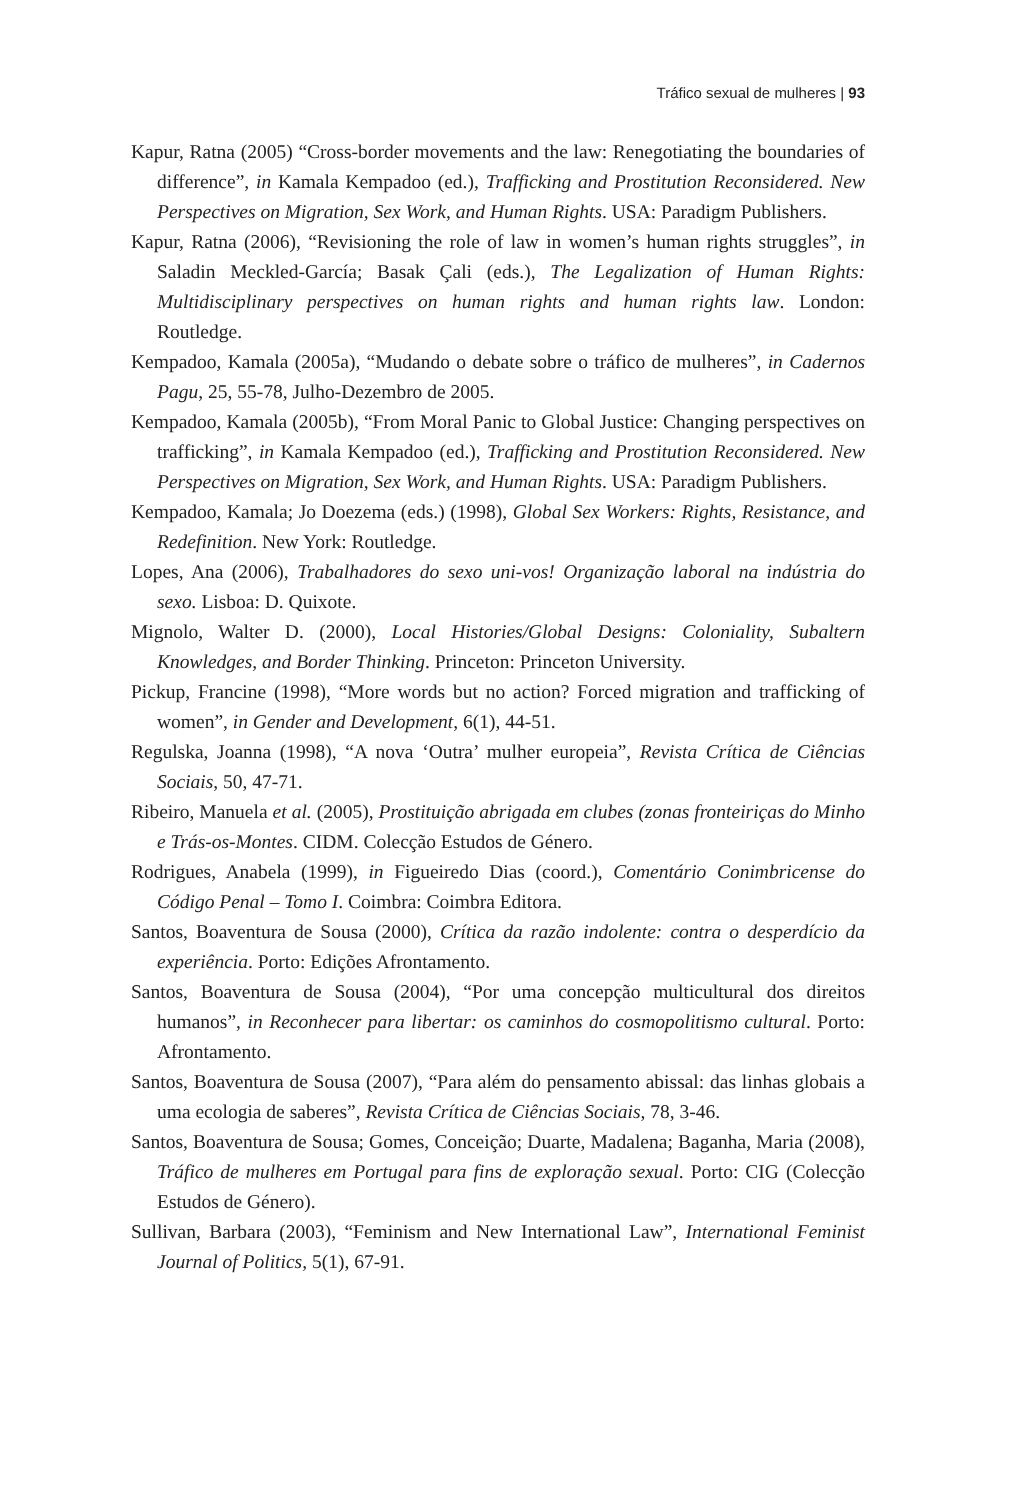Tráfico sexual de mulheres | 93
Kapur, Ratna (2005) “Cross-border movements and the law: Renegotiating the boundaries of difference”, in Kamala Kempadoo (ed.), Trafficking and Prostitution Reconsidered. New Perspectives on Migration, Sex Work, and Human Rights. USA: Paradigm Publishers.
Kapur, Ratna (2006), “Revisioning the role of law in women’s human rights struggles”, in Saladin Meckled-García; Basak Çali (eds.), The Legalization of Human Rights: Multidisciplinary perspectives on human rights and human rights law. London: Routledge.
Kempadoo, Kamala (2005a), “Mudando o debate sobre o tráfico de mulheres”, in Cadernos Pagu, 25, 55-78, Julho-Dezembro de 2005.
Kempadoo, Kamala (2005b), “From Moral Panic to Global Justice: Changing perspectives on trafficking”, in Kamala Kempadoo (ed.), Trafficking and Prostitution Reconsidered. New Perspectives on Migration, Sex Work, and Human Rights. USA: Paradigm Publishers.
Kempadoo, Kamala; Jo Doezema (eds.) (1998), Global Sex Workers: Rights, Resistance, and Redefinition. New York: Routledge.
Lopes, Ana (2006), Trabalhadores do sexo uni-vos! Organização laboral na indústria do sexo. Lisboa: D. Quixote.
Mignolo, Walter D. (2000), Local Histories/Global Designs: Coloniality, Subaltern Knowledges, and Border Thinking. Princeton: Princeton University.
Pickup, Francine (1998), “More words but no action? Forced migration and trafficking of women”, in Gender and Development, 6(1), 44-51.
Regulska, Joanna (1998), “A nova ‘Outra’ mulher europeia”, Revista Crítica de Ciências Sociais, 50, 47-71.
Ribeiro, Manuela et al. (2005), Prostituição abrigada em clubes (zonas fronteiriças do Minho e Trás-os-Montes. CIDM. Colecção Estudos de Género.
Rodrigues, Anabela (1999), in Figueiredo Dias (coord.), Comentário Conimbricense do Código Penal – Tomo I. Coimbra: Coimbra Editora.
Santos, Boaventura de Sousa (2000), Crítica da razão indolente: contra o desperdício da experiência. Porto: Edições Afrontamento.
Santos, Boaventura de Sousa (2004), “Por uma concepção multicultural dos direitos humanos”, in Reconhecer para libertar: os caminhos do cosmopolitismo cultural. Porto: Afrontamento.
Santos, Boaventura de Sousa (2007), “Para além do pensamento abissal: das linhas globais a uma ecologia de saberes”, Revista Crítica de Ciências Sociais, 78, 3-46.
Santos, Boaventura de Sousa; Gomes, Conceição; Duarte, Madalena; Baganha, Maria (2008), Tráfico de mulheres em Portugal para fins de exploração sexual. Porto: CIG (Colecção Estudos de Género).
Sullivan, Barbara (2003), “Feminism and New International Law”, International Feminist Journal of Politics, 5(1), 67-91.